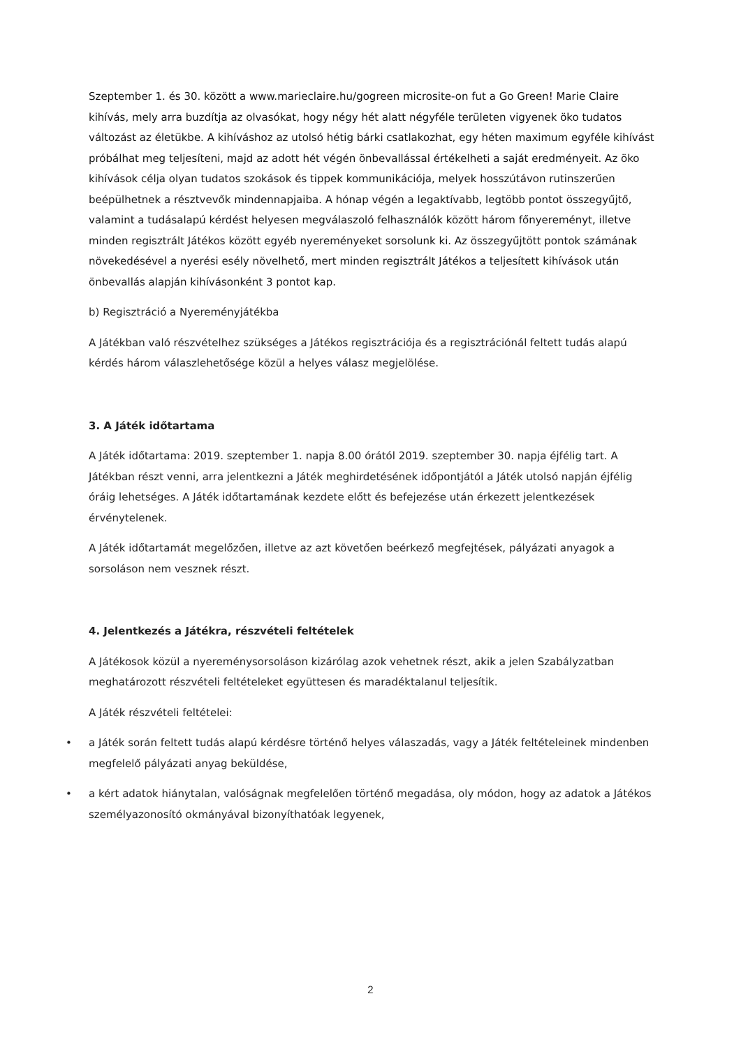Szeptember 1. és 30. között a www.marieclaire.hu/gogreen microsite-on fut a Go Green! Marie Claire kihívás, mely arra buzdítja az olvasókat, hogy négy hét alatt négyféle területen vigyenek öko tudatos változást az életükbe. A kihíváshoz az utolsó hétig bárki csatlakozhat, egy héten maximum egyféle kihívást próbálhat meg teljesíteni, majd az adott hét végén önbevallással értékelheti a saját eredményeit. Az öko kihívások célja olyan tudatos szokások és tippek kommunikációja, melyek hosszútávon rutinszerűen beépülhetnek a résztvevők mindennapjaiba. A hónap végén a legaktívabb, legtöbb pontot összegyűjtő, valamint a tudásalapú kérdést helyesen megválaszoló felhasználók között három főnyereményt, illetve minden regisztrált Játékos között egyéb nyereményeket sorsolunk ki. Az összegyűjtött pontok számának növekedésével a nyerési esély növelhető, mert minden regisztrált Játékos a teljesített kihívások után önbevallás alapján kihívásonként 3 pontot kap.
b) Regisztráció a Nyereményjátékba
A Játékban való részvételhez szükséges a Játékos regisztrációja és a regisztrációnál feltett tudás alapú kérdés három válaszlehetősége közül a helyes válasz megjelölése.
3. A Játék időtartama
A Játék időtartama: 2019. szeptember 1. napja 8.00 órától 2019. szeptember 30. napja éjfélig tart. A Játékban részt venni, arra jelentkezni a Játék meghirdetésének időpontjától a Játék utolsó napján éjfélig óráig lehetséges. A Játék időtartamának kezdete előtt és befejezése után érkezett jelentkezések érvénytelenek.
A Játék időtartamát megelőzően, illetve az azt követően beérkező megfejtések, pályázati anyagok a sorsoláson nem vesznek részt.
4. Jelentkezés a Játékra, részvételi feltételek
A Játékosok közül a nyereménysorsoláson kizárólag azok vehetnek részt, akik a jelen Szabályzatban meghatározott részvételi feltételeket együttesen és maradéktalanul teljesítik.
A Játék részvételi feltételei:
• a Játék során feltett tudás alapú kérdésre történő helyes válaszadás, vagy a Játék feltételeinek mindenben megfelelő pályázati anyag beküldése,
• a kért adatok hiánytalan, valóságnak megfelelően történő megadása, oly módon, hogy az adatok a Játékos személyazonosító okmányával bizonyíthatóak legyenek,
2